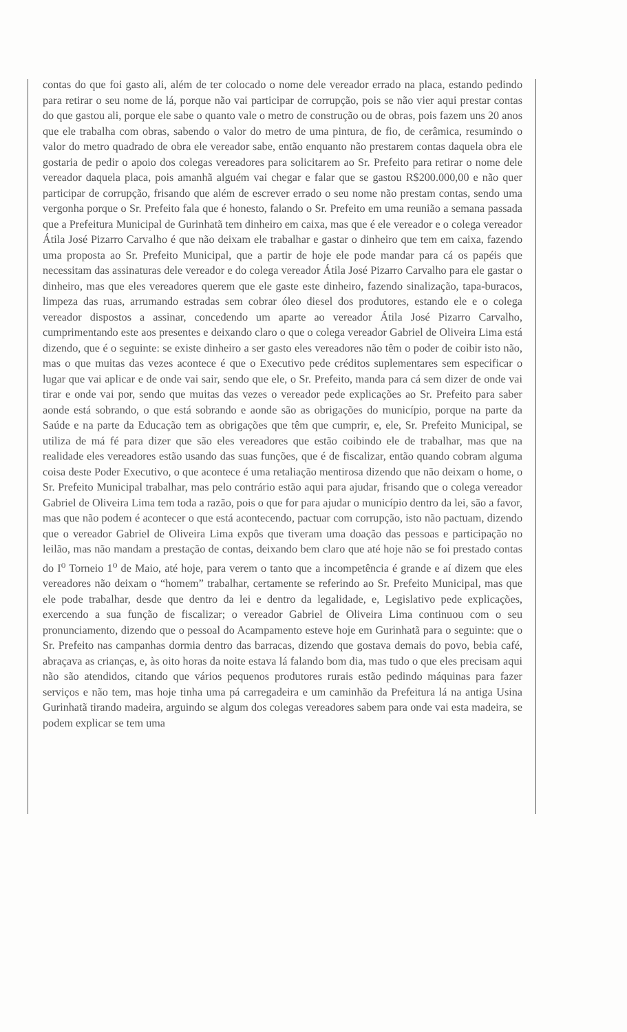contas do que foi gasto ali, além de ter colocado o nome dele vereador errado na placa, estando pedindo para retirar o seu nome de lá, porque não vai participar de corrupção, pois se não vier aqui prestar contas do que gastou ali, porque ele sabe o quanto vale o metro de construção ou de obras, pois fazem uns 20 anos que ele trabalha com obras, sabendo o valor do metro de uma pintura, de fio, de cerâmica, resumindo o valor do metro quadrado de obra ele vereador sabe, então enquanto não prestarem contas daquela obra ele gostaria de pedir o apoio dos colegas vereadores para solicitarem ao Sr. Prefeito para retirar o nome dele vereador daquela placa, pois amanhã alguém vai chegar e falar que se gastou R$200.000,00 e não quer participar de corrupção, frisando que além de escrever errado o seu nome não prestam contas, sendo uma vergonha porque o Sr. Prefeito fala que é honesto, falando o Sr. Prefeito em uma reunião a semana passada que a Prefeitura Municipal de Gurinhatã tem dinheiro em caixa, mas que é ele vereador e o colega vereador Átila José Pizarro Carvalho é que não deixam ele trabalhar e gastar o dinheiro que tem em caixa, fazendo uma proposta ao Sr. Prefeito Municipal, que a partir de hoje ele pode mandar para cá os papéis que necessitam das assinaturas dele vereador e do colega vereador Átila José Pizarro Carvalho para ele gastar o dinheiro, mas que eles vereadores querem que ele gaste este dinheiro, fazendo sinalização, tapa-buracos, limpeza das ruas, arrumando estradas sem cobrar óleo diesel dos produtores, estando ele e o colega vereador dispostos a assinar, concedendo um aparte ao vereador Átila José Pizarro Carvalho, cumprimentando este aos presentes e deixando claro o que o colega vereador Gabriel de Oliveira Lima está dizendo, que é o seguinte: se existe dinheiro a ser gasto eles vereadores não têm o poder de coibir isto não, mas o que muitas das vezes acontece é que o Executivo pede créditos suplementares sem especificar o lugar que vai aplicar e de onde vai sair, sendo que ele, o Sr. Prefeito, manda para cá sem dizer de onde vai tirar e onde vai por, sendo que muitas das vezes o vereador pede explicações ao Sr. Prefeito para saber aonde está sobrando, o que está sobrando e aonde são as obrigações do município, porque na parte da Saúde e na parte da Educação tem as obrigações que têm que cumprir, e, ele, Sr. Prefeito Municipal, se utiliza de má fé para dizer que são eles vereadores que estão coibindo ele de trabalhar, mas que na realidade eles vereadores estão usando das suas funções, que é de fiscalizar, então quando cobram alguma coisa deste Poder Executivo, o que acontece é uma retaliação mentirosa dizendo que não deixam o home, o Sr. Prefeito Municipal trabalhar, mas pelo contrário estão aqui para ajudar, frisando que o colega vereador Gabriel de Oliveira Lima tem toda a razão, pois o que for para ajudar o município dentro da lei, são a favor, mas que não podem é acontecer o que está acontecendo, pactuar com corrupção, isto não pactuam, dizendo que o vereador Gabriel de Oliveira Lima expôs que tiveram uma doação das pessoas e participação no leilão, mas não mandam a prestação de contas, deixando bem claro que até hoje não se foi prestado contas do I<sup>o</sup> Torneio 1<sup>o</sup> de Maio, até hoje, para verem o tanto que a incompetência é grande e aí dizem que eles vereadores não deixam o “homem” trabalhar, certamente se referindo ao Sr. Prefeito Municipal, mas que ele pode trabalhar, desde que dentro da lei e dentro da legalidade, e, Legislativo pede explicações, exercendo a sua função de fiscalizar; o vereador Gabriel de Oliveira Lima continuou com o seu pronunciamento, dizendo que o pessoal do Acampamento esteve hoje em Gurinhatã para o seguinte: que o Sr. Prefeito nas campanhas dormia dentro das barracas, dizendo que gostava demais do povo, bebia café, abraçava as crianças, e, às oito horas da noite estava lá falando bom dia, mas tudo o que eles precisam aqui não são atendidos, citando que vários pequenos produtores rurais estão pedindo máquinas para fazer serviços e não tem, mas hoje tinha uma pá carregadeira e um caminhão da Prefeitura lá na antiga Usina Gurinhatã tirando madeira, arguindo se algum dos colegas vereadores sabem para onde vai esta madeira, se podem explicar se tem uma